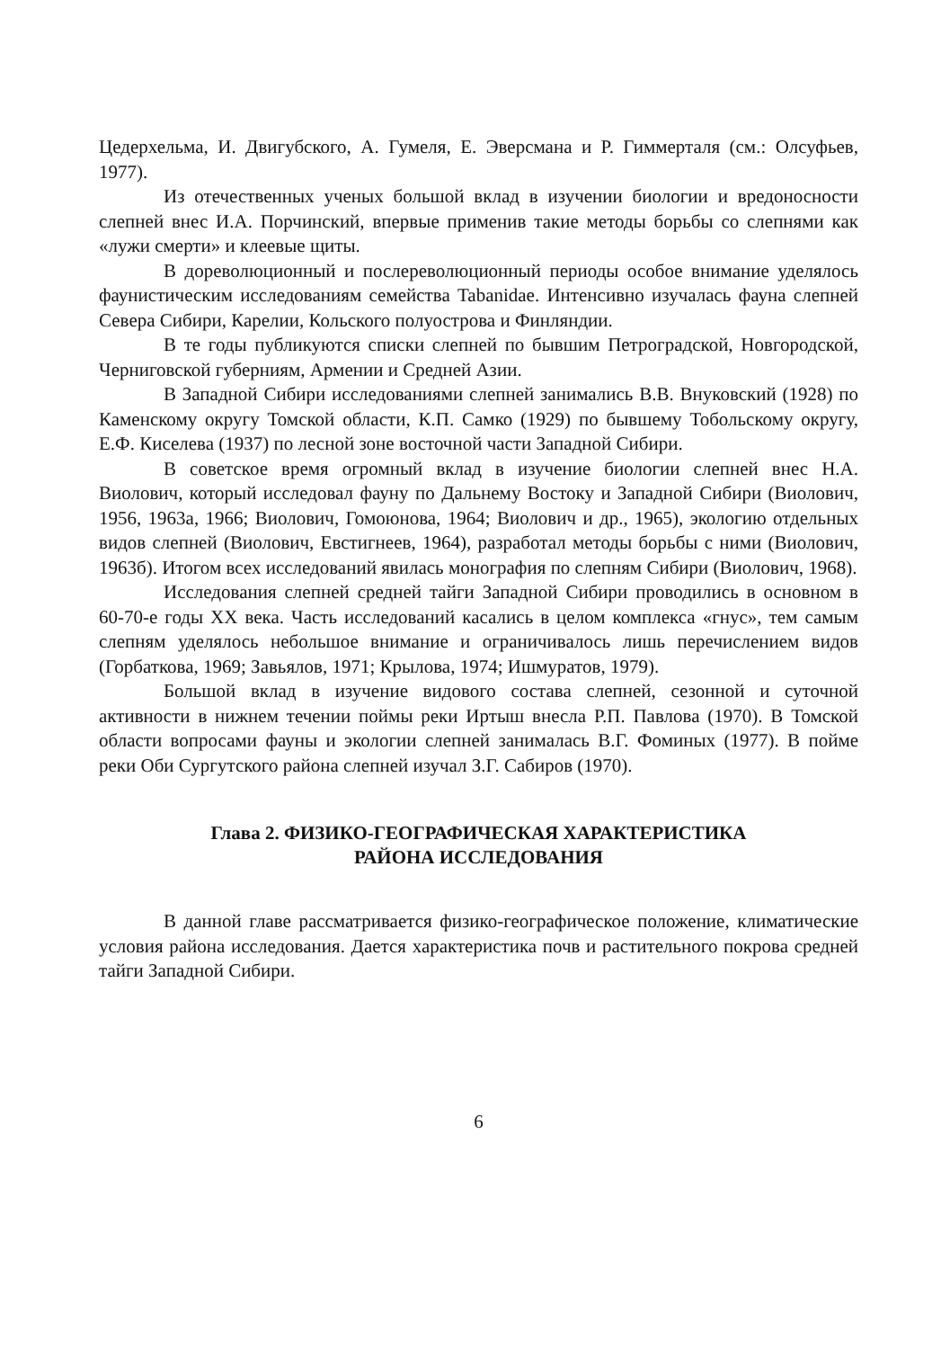Цедерхельма, И. Двигубского, А. Гумеля, Е. Эверсмана и Р. Гиммерталя (см.: Олсуфьев, 1977).
Из отечественных ученых большой вклад в изучении биологии и вредоносности слепней внес И.А. Порчинский, впервые применив такие методы борьбы со слепнями как «лужи смерти» и клеевые щиты.
В дореволюционный и послереволюционный периоды особое внимание уделялось фаунистическим исследованиям семейства Tabanidae. Интенсивно изучалась фауна слепней Севера Сибири, Карелии, Кольского полуострова и Финляндии.
В те годы публикуются списки слепней по бывшим Петроградской, Новгородской, Черниговской губерниям, Армении и Средней Азии.
В Западной Сибири исследованиями слепней занимались В.В. Внуковский (1928) по Каменскому округу Томской области, К.П. Самко (1929) по бывшему Тобольскому округу, Е.Ф. Киселева (1937) по лесной зоне восточной части Западной Сибири.
В советское время огромный вклад в изучение биологии слепней внес Н.А. Виолович, который исследовал фауну по Дальнему Востоку и Западной Сибири (Виолович, 1956, 1963а, 1966; Виолович, Гомоюнова, 1964; Виолович и др., 1965), экологию отдельных видов слепней (Виолович, Евстигнеев, 1964), разработал методы борьбы с ними (Виолович, 1963б). Итогом всех исследований явилась монография по слепням Сибири (Виолович, 1968).
Исследования слепней средней тайги Западной Сибири проводились в основном в 60-70-е годы XX века. Часть исследований касались в целом комплекса «гнус», тем самым слепням уделялось небольшое внимание и ограничивалось лишь перечислением видов (Горбаткова, 1969; Завьялов, 1971; Крылова, 1974; Ишмуратов, 1979).
Большой вклад в изучение видового состава слепней, сезонной и суточной активности в нижнем течении поймы реки Иртыш внесла Р.П. Павлова (1970). В Томской области вопросами фауны и экологии слепней занималась В.Г. Фоминых (1977). В пойме реки Оби Сургутского района слепней изучал З.Г. Сабиров (1970).
Глава 2. ФИЗИКО-ГЕОГРАФИЧЕСКАЯ ХАРАКТЕРИСТИКА
РАЙОНА ИССЛЕДОВАНИЯ
В данной главе рассматривается физико-географическое положение, климатические условия района исследования. Дается характеристика почв и растительного покрова средней тайги Западной Сибири.
6